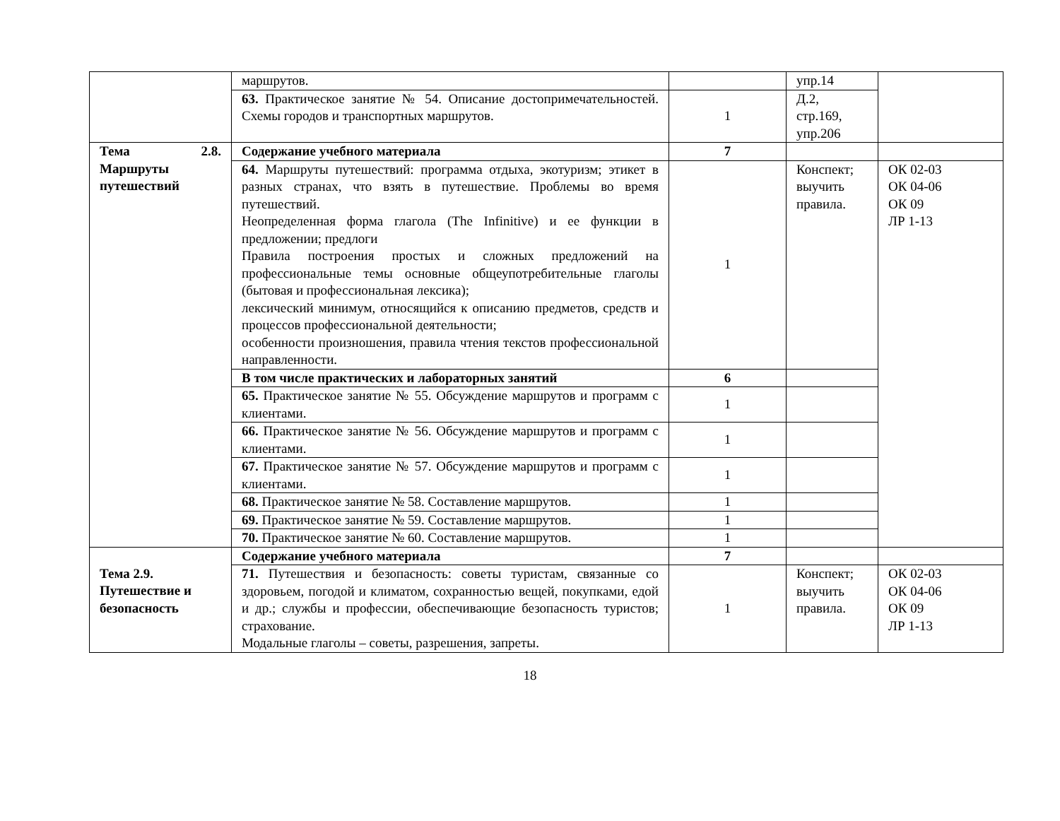| | маршрутов. | | упр.14 | |
| | 63. Практическое занятие № 54. Описание достопримечательностей. Схемы городов и транспортных маршрутов. | 1 | Д.2, стр.169, упр.206 | |
| Тема 2.8. Маршруты путешествий | Содержание учебного материала | 7 | | |
| | 64. Маршруты путешествий: программа отдыха, экотуризм; этикет в разных странах, что взять в путешествие. Проблемы во время путешествий. Неопределенная форма глагола (The Infinitive) и ее функции в предложении; предлоги Правила построения простых и сложных предложений на профессиональные темы основные общеупотребительные глаголы (бытовая и профессиональная лексика); лексический минимум, относящийся к описанию предметов, средств и процессов профессиональной деятельности; особенности произношения, правила чтения текстов профессиональной направленности. | 1 | Конспект; выучить правила. | ОК 02-03 ОК 04-06 ОК 09 ЛР 1-13 |
| | В том числе практических и лабораторных занятий | 6 | | |
| | 65. Практическое занятие № 55. Обсуждение маршрутов и программ с клиентами. | 1 | | |
| | 66. Практическое занятие № 56. Обсуждение маршрутов и программ с клиентами. | 1 | | |
| | 67. Практическое занятие № 57. Обсуждение маршрутов и программ с клиентами. | 1 | | |
| | 68. Практическое занятие № 58. Составление маршрутов. | 1 | | |
| | 69. Практическое занятие № 59. Составление маршрутов. | 1 | | |
| | 70. Практическое занятие № 60. Составление маршрутов. | 1 | | |
| Тема 2.9. Путешествие и безопасность | Содержание учебного материала | 7 | | |
| | 71. Путешествия и безопасность: советы туристам, связанные со здоровьем, погодой и климатом, сохранностью вещей, покупками, едой и др.; службы и профессии, обеспечивающие безопасность туристов; страхование. Модальные глаголы – советы, разрешения, запреты. | 1 | Конспект; выучить правила. | ОК 02-03 ОК 04-06 ОК 09 ЛР 1-13 |
18